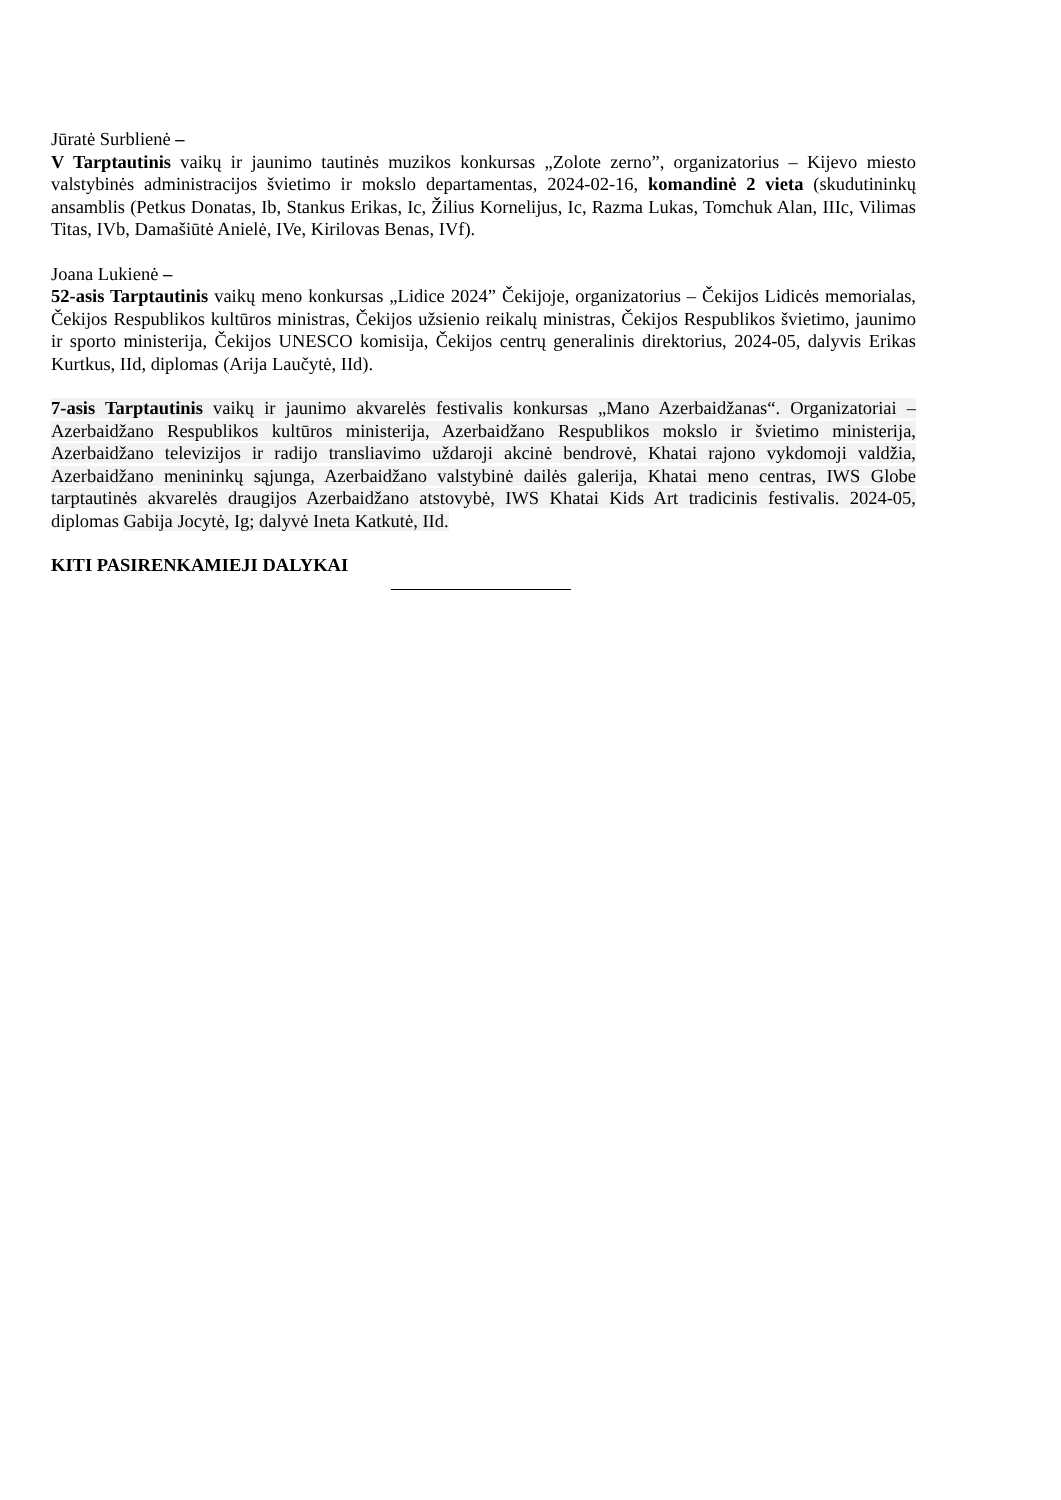Jūratė Surblienė –
V Tarptautinis vaikų ir jaunimo tautinės muzikos konkursas „Zolote zerno”, organizatorius – Kijevo miesto valstybinės administracijos švietimo ir mokslo departamentas, 2024-02-16, komandinė 2 vieta (skudutininkų ansamblis (Petkus Donatas, Ib, Stankus Erikas, Ic, Žilius Kornelijus, Ic, Razma Lukas, Tomchuk Alan, IIIc, Vilimas Titas, IVb, Damašiūtė Anielė, IVe, Kirilovas Benas, IVf).
Joana Lukienė –
52-asis Tarptautinis vaikų meno konkursas „Lidice 2024” Čekijoje, organizatorius – Čekijos Lidicės memorialas, Čekijos Respublikos kultūros ministras, Čekijos užsienio reikalų ministras, Čekijos Respublikos švietimo, jaunimo ir sporto ministerija, Čekijos UNESCO komisija, Čekijos centrų generalinis direktorius, 2024-05, dalyvis Erikas Kurtkus, IId, diplomas (Arija Laučytė, IId).
7-asis Tarptautinis vaikų ir jaunimo akvarelės festivalis konkursas „Mano Azerbaidžanas“. Organizatoriai – Azerbaidžano Respublikos kultūros ministerija, Azerbaidžano Respublikos mokslo ir švietimo ministerija, Azerbaidžano televizijos ir radijo transliavimo uždaroji akcinė bendrovė, Khatai rajono vykdomoji valdžia, Azerbaidžano menininkų sąjunga, Azerbaidžano valstybinė dailės galerija, Khatai meno centras, IWS Globe tarptautinės akvarelės draugijos Azerbaidžano atstovybė, IWS Khatai Kids Art tradicinis festivalis. 2024-05, diplomas Gabija Jocytė, Ig; dalyvė Ineta Katkutė, IId.
KITI PASIRENKAMIEJI DALYKAI